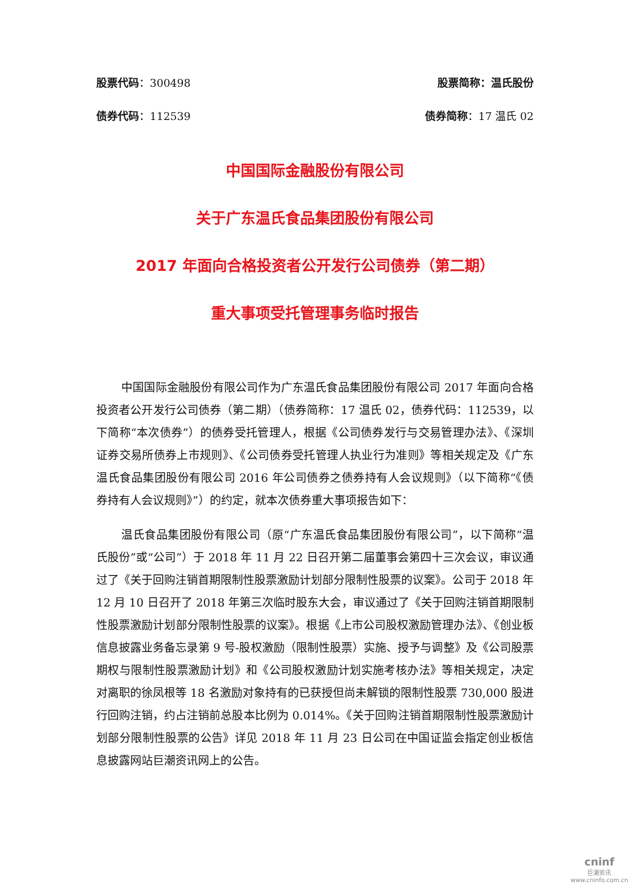股票代码：300498 股票简称：温氏股份
债券代码：112539 债券简称：17 温氏 02
中国国际金融股份有限公司
关于广东温氏食品集团股份有限公司
2017 年面向合格投资者公开发行公司债券（第二期）
重大事项受托管理事务临时报告
中国国际金融股份有限公司作为广东温氏食品集团股份有限公司 2017 年面向合格投资者公开发行公司债券（第二期）（债券简称：17 温氏 02，债券代码：112539，以下简称“本次债券”）的债券受托管理人，根据《公司债券发行与交易管理办法》、《深圳证券交易所债券上市规则》、《公司债券受托管理人执业行为准则》等相关规定及《广东温氏食品集团股份有限公司 2016 年公司债券之债券持有人会议规则》（以下简称“《债券持有人会议规则》”）的约定，就本次债券重大事项报告如下：
温氏食品集团股份有限公司（原“广东温氏食品集团股份有限公司”，以下简称“温氏股份”或“公司”）于 2018 年 11 月 22 日召开第二届董事会第四十三次会议，审议通过了《关于回购注销首期限制性股票激励计划部分限制性股票的议案》。公司于 2018 年 12 月 10 日召开了 2018 年第三次临时股东大会，审议通过了《关于回购注销首期限制性股票激励计划部分限制性股票的议案》。根据《上市公司股权激励管理办法》、《创业板信息披露业务备忘录第 9 号-股权激励（限制性股票）实施、授予与调整》及《公司股票期权与限制性股票激励计划》和《公司股权激励计划实施考核办法》等相关规定，决定对离职的徐凤根等 18 名激励对象持有的已获授但尚未解锁的限制性股票 730,000 股进行回购注销，约占注销前总股本比例为 0.014%。《关于回购注销首期限制性股票激励计划部分限制性股票的公告》详见 2018 年 11 月 23 日公司在中国证监会指定创业板信息披露网站巨潮资讯网上的公告。
cninf
巨潮资讯
www.cninfo.com.cn